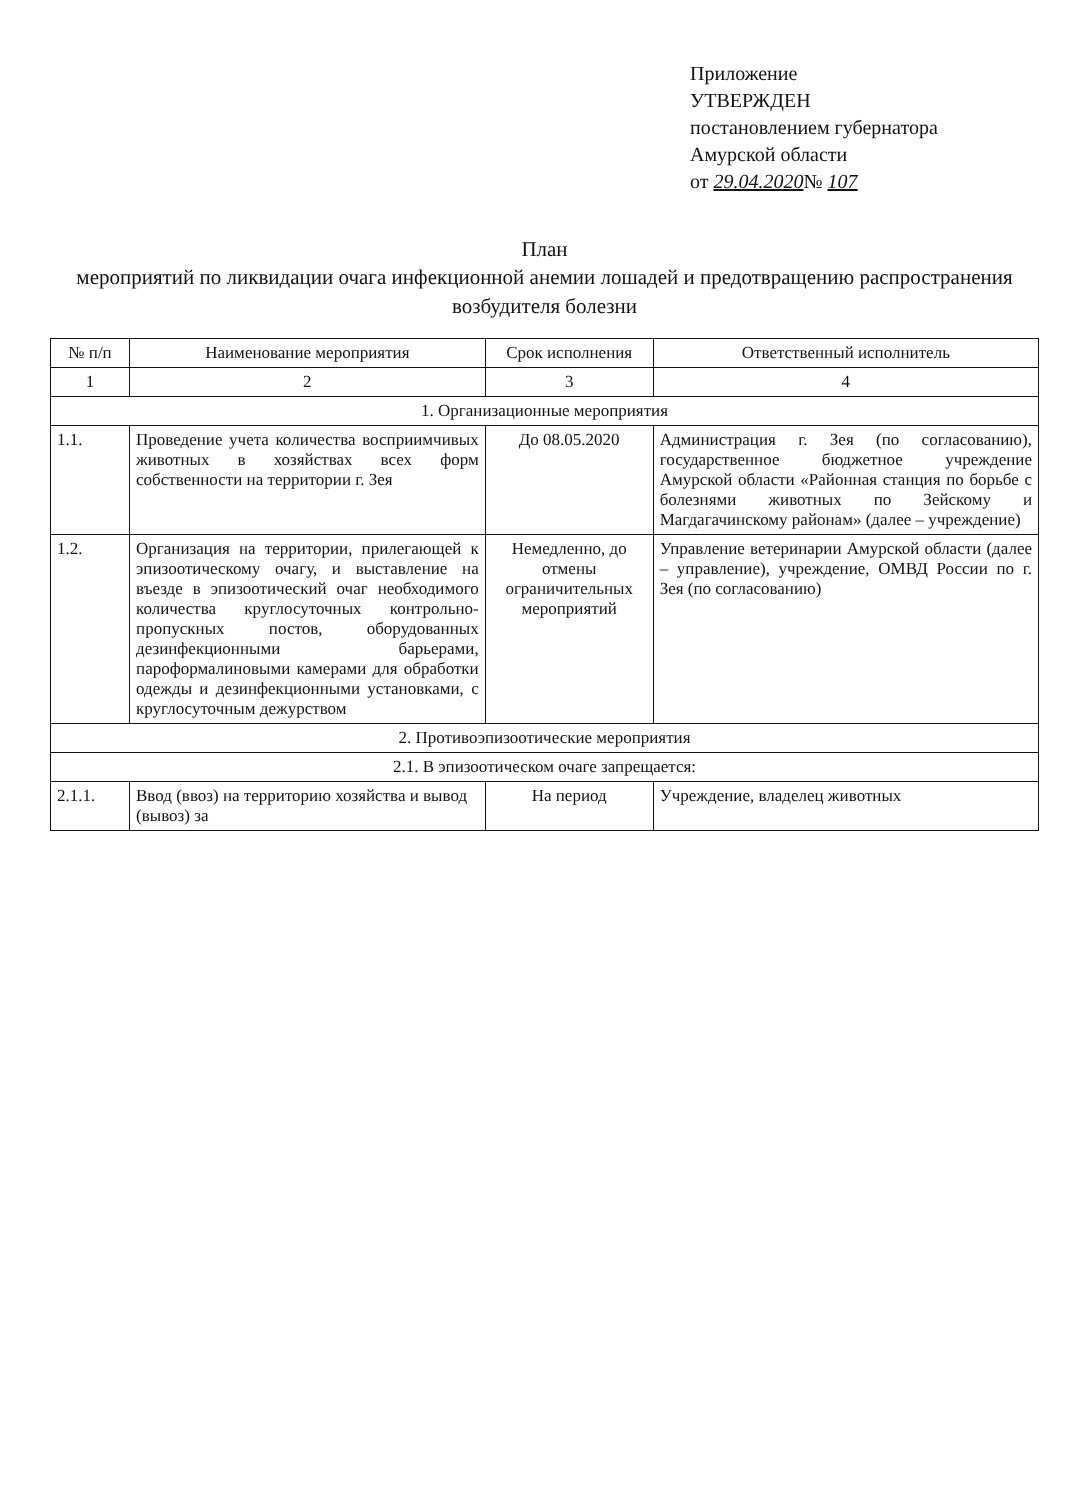Приложение
УТВЕРЖДЕН
постановлением губернатора
Амурской области
от 29.04.2020№ 107
План
мероприятий по ликвидации очага инфекционной анемии лошадей и предотвращению распространения возбудителя болезни
| № п/п | Наименование мероприятия | Срок исполнения | Ответственный исполнитель |
| --- | --- | --- | --- |
| 1 | 2 | 3 | 4 |
| 1. Организационные мероприятия | | | |
| 1.1. | Проведение учета количества восприимчивых животных в хозяйствах всех форм собственности на территории г. Зея | До 08.05.2020 | Администрация г. Зея (по согласованию), государственное бюджетное учреждение Амурской области «Районная станция по борьбе с болезнями животных по Зейскому и Магдагачинскому районам» (далее – учреждение) |
| 1.2. | Организация на территории, прилегающей к эпизоотическому очагу, и выставление на въезде в эпизоотический очаг необходимого количества круглосуточных контрольно-пропускных постов, оборудованных дезинфекционными барьерами, пароформалиновыми камерами для обработки одежды и дезинфекционными установками, с круглосуточным дежурством | Немедленно, до отмены ограничительных мероприятий | Управление ветеринарии Амурской области (далее – управление), учреждение, ОМВД России по г. Зея (по согласованию) |
| 2. Противоэпизоотические мероприятия | | | |
| 2.1. В эпизоотическом очаге запрещается: | | | |
| 2.1.1. | Ввод (ввоз) на территорию хозяйства и вывод (вывоз) за | На период | Учреждение, владелец животных |